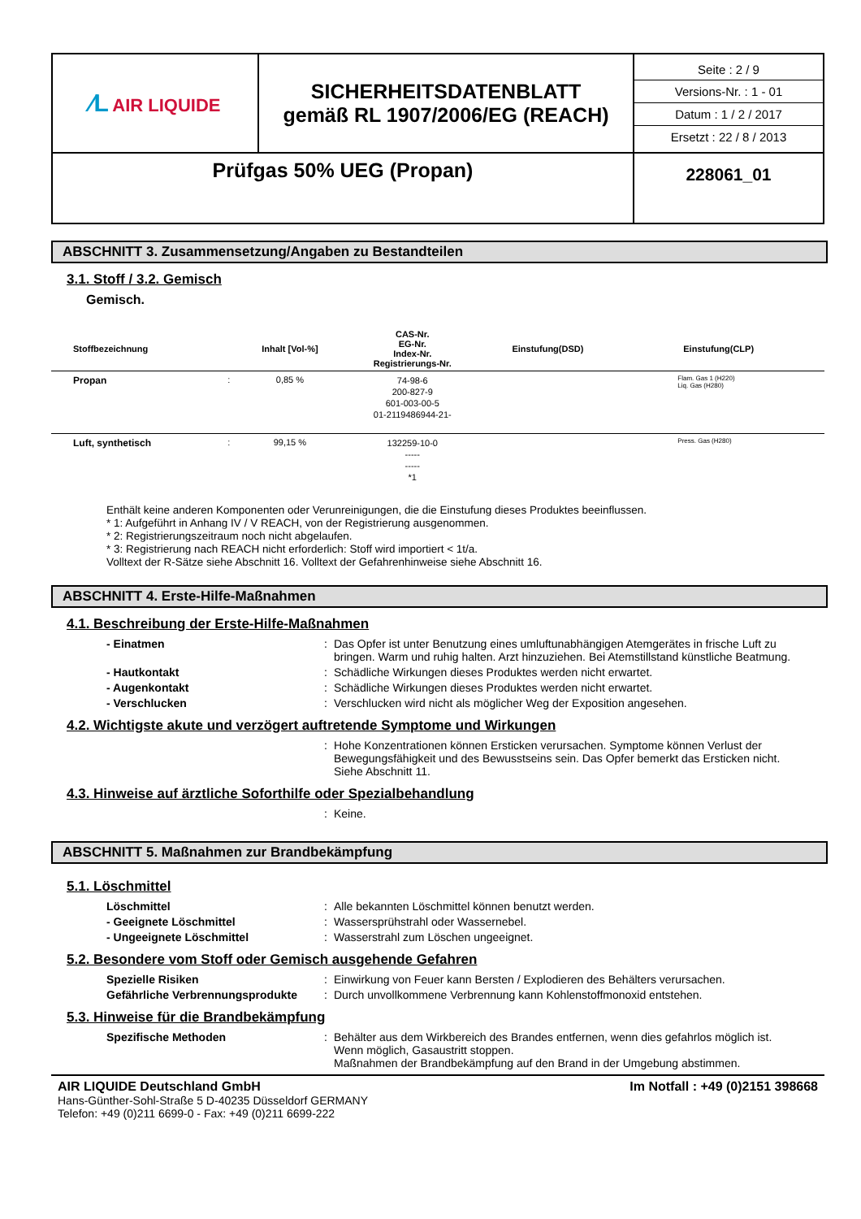| ⁄L AIR LIQUIDE | SICHERHEITSDATENBLATT gemäß RL 1907/2006/EG (REACH) | Seite : 2 / 9 Versions-Nr. : 1 - 01 Datum : 1 / 2 / 2017 Ersetzt : 22 / 8 / 2013 |
| Prüfgas 50% UEG (Propan) | | 228061_01 |
ABSCHNITT 3. Zusammensetzung/Angaben zu Bestandteilen
3.1. Stoff / 3.2. Gemisch
Gemisch.
| Stoffbezeichnung | | Inhalt [Vol-%] | CAS-Nr. EG-Nr. Index-Nr. Registrierungs-Nr. | Einstufung(DSD) | Einstufung(CLP) |
| --- | --- | --- | --- | --- | --- |
| Propan | : | 0,85 % | 74-98-6 200-827-9 601-003-00-5 01-2119486944-21- | | Flam. Gas 1 (H220) Liq. Gas (H280) |
| Luft, synthetisch | : | 99,15 % | 132259-10-0 ----- ----- *1 | | Press. Gas (H280) |
Enthält keine anderen Komponenten oder Verunreinigungen, die die Einstufung dieses Produktes beeinflussen.
* 1: Aufgeführt in Anhang IV / V REACH, von der Registrierung ausgenommen.
* 2: Registrierungszeitraum noch nicht abgelaufen.
* 3: Registrierung nach REACH nicht erforderlich: Stoff wird importiert < 1t/a.
Volltext der R-Sätze siehe Abschnitt 16. Volltext der Gefahrenhinweise siehe Abschnitt 16.
ABSCHNITT 4. Erste-Hilfe-Maßnahmen
4.1. Beschreibung der Erste-Hilfe-Maßnahmen
- Einatmen : Das Opfer ist unter Benutzung eines umluftunabhängigen Atemgerätes in frische Luft zu bringen. Warm und ruhig halten. Arzt hinzuziehen. Bei Atemstillstand künstliche Beatmung.
- Hautkontakt : Schädliche Wirkungen dieses Produktes werden nicht erwartet.
- Augenkontakt : Schädliche Wirkungen dieses Produktes werden nicht erwartet.
- Verschlucken : Verschlucken wird nicht als möglicher Weg der Exposition angesehen.
4.2. Wichtigste akute und verzögert auftretende Symptome und Wirkungen
: Hohe Konzentrationen können Ersticken verursachen. Symptome können Verlust der Bewegungsfähigkeit und des Bewusstseins sein. Das Opfer bemerkt das Ersticken nicht.
Siehe Abschnitt 11.
4.3. Hinweise auf ärztliche Soforthilfe oder Spezialbehandlung
: Keine.
ABSCHNITT 5. Maßnahmen zur Brandbekämpfung
5.1. Löschmittel
Löschmittel : Alle bekannten Löschmittel können benutzt werden.
- Geeignete Löschmittel : Wassersprühstrahl oder Wassernebel.
- Ungeeignete Löschmittel : Wasserstrahl zum Löschen ungeeignet.
5.2. Besondere vom Stoff oder Gemisch ausgehende Gefahren
Spezielle Risiken : Einwirkung von Feuer kann Bersten / Explodieren des Behälters verursachen.
Gefährliche Verbrennungsprodukte
: Durch unvollkommene Verbrennung kann Kohlenstoffmonoxid entstehen.
5.3. Hinweise für die Brandbekämpfung
Spezifische Methoden : Behälter aus dem Wirkbereich des Brandes entfernen, wenn dies gefahrlos möglich ist.
Wenn möglich, Gasaustritt stoppen.
Maßnahmen der Brandbekämpfung auf den Brand in der Umgebung abstimmen.
AIR LIQUIDE Deutschland GmbH Im Notfall : +49 (0)2151 398668
Hans-Günther-Sohl-Straße 5 D-40235 Düsseldorf GERMANY
Telefon: +49 (0)211 6699-0 - Fax: +49 (0)211 6699-222